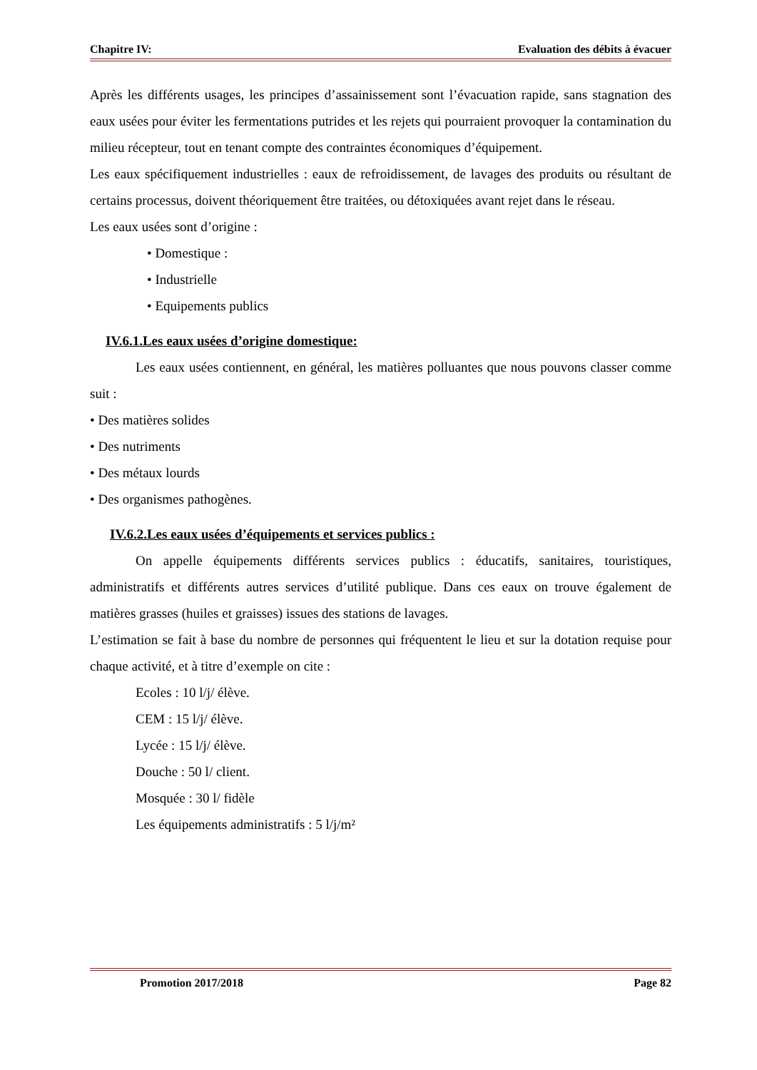Chapitre IV: Evaluation des débits à évacuer
Après les différents usages, les principes d’assainissement sont l’évacuation rapide, sans stagnation des eaux usées pour éviter les fermentations putrides et les rejets qui pourraient provoquer la contamination du milieu récepteur, tout en tenant compte des contraintes économiques d’équipement.
Les eaux spécifiquement industrielles : eaux de refroidissement, de lavages des produits ou résultant de certains processus, doivent théoriquement être traitées, ou détoxiquées avant rejet dans le réseau.
Les eaux usées sont d’origine :
• Domestique :
• Industrielle
• Equipements publics
IV.6.1.Les eaux usées d’origine domestique:
Les eaux usées contiennent, en général, les matières polluantes que nous pouvons classer comme suit :
• Des matières solides
• Des nutriments
• Des métaux lourds
• Des organismes pathogènes.
IV.6.2.Les eaux usées d’équipements et services publics :
On appelle équipements différents services publics : éducatifs, sanitaires, touristiques, administratifs et différents autres services d’utilité publique. Dans ces eaux on trouve également de matières grasses (huiles et graisses) issues des stations de lavages.
L’estimation se fait à base du nombre de personnes qui fréquentent le lieu et sur la dotation requise pour chaque activité, et à titre d’exemple on cite :
Ecoles : 10 l/j/ élève.
CEM : 15 l/j/ élève.
Lycée : 15 l/j/ élève.
Douche : 50 l/ client.
Mosquée : 30 l/ fidèle
Les équipements administratifs : 5 l/j/m²
Promotion 2017/2018 Page 82